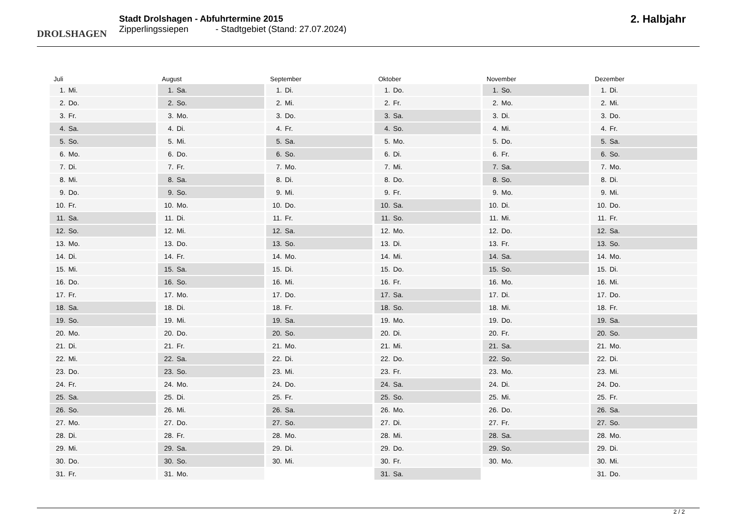DROLSHAGEN
Stadt Drolshagen - Abfuhrtermine 2015
Zipperlingssiepen - Stadtgebiet (Stand: 27.07.2024)
2. Halbjahr
Juli
1. Mi.
2. Do.
3. Fr.
4. Sa.
5. So.
6. Mo.
7. Di.
8. Mi.
9. Do.
10. Fr.
11. Sa.
12. So.
13. Mo.
14. Di.
15. Mi.
16. Do.
17. Fr.
18. Sa.
19. So.
20. Mo.
21. Di.
22. Mi.
23. Do.
24. Fr.
25. Sa.
26. So.
27. Mo.
28. Di.
29. Mi.
30. Do.
31. Fr.
August
1. Sa.
2. So.
3. Mo.
4. Di.
5. Mi.
6. Do.
7. Fr.
8. Sa.
9. So.
10. Mo.
11. Di.
12. Mi.
13. Do.
14. Fr.
15. Sa.
16. So.
17. Mo.
18. Di.
19. Mi.
20. Do.
21. Fr.
22. Sa.
23. So.
24. Mo.
25. Di.
26. Mi.
27. Do.
28. Fr.
29. Sa.
30. So.
31. Mo.
September
1. Di.
2. Mi.
3. Do.
4. Fr.
5. Sa.
6. So.
7. Mo.
8. Di.
9. Mi.
10. Do.
11. Fr.
12. Sa.
13. So.
14. Mo.
15. Di.
16. Mi.
17. Do.
18. Fr.
19. Sa.
20. So.
21. Mo.
22. Di.
23. Mi.
24. Do.
25. Fr.
26. Sa.
27. So.
28. Mo.
29. Di.
30. Mi.
Oktober
1. Do.
2. Fr.
3. Sa.
4. So.
5. Mo.
6. Di.
7. Mi.
8. Do.
9. Fr.
10. Sa.
11. So.
12. Mo.
13. Di.
14. Mi.
15. Do.
16. Fr.
17. Sa.
18. So.
19. Mo.
20. Di.
21. Mi.
22. Do.
23. Fr.
24. Sa.
25. So.
26. Mo.
27. Di.
28. Mi.
29. Do.
30. Fr.
31. Sa.
November
1. So.
2. Mo.
3. Di.
4. Mi.
5. Do.
6. Fr.
7. Sa.
8. So.
9. Mo.
10. Di.
11. Mi.
12. Do.
13. Fr.
14. Sa.
15. So.
16. Mo.
17. Di.
18. Mi.
19. Do.
20. Fr.
21. Sa.
22. So.
23. Mo.
24. Di.
25. Mi.
26. Do.
27. Fr.
28. Sa.
29. So.
30. Mo.
Dezember
1. Di.
2. Mi.
3. Do.
4. Fr.
5. Sa.
6. So.
7. Mo.
8. Di.
9. Mi.
10. Do.
11. Fr.
12. Sa.
13. So.
14. Mo.
15. Di.
16. Mi.
17. Do.
18. Fr.
19. Sa.
20. So.
21. Mo.
22. Di.
23. Mi.
24. Do.
25. Fr.
26. Sa.
27. So.
28. Mo.
29. Di.
30. Mi.
31. Do.
2 / 2